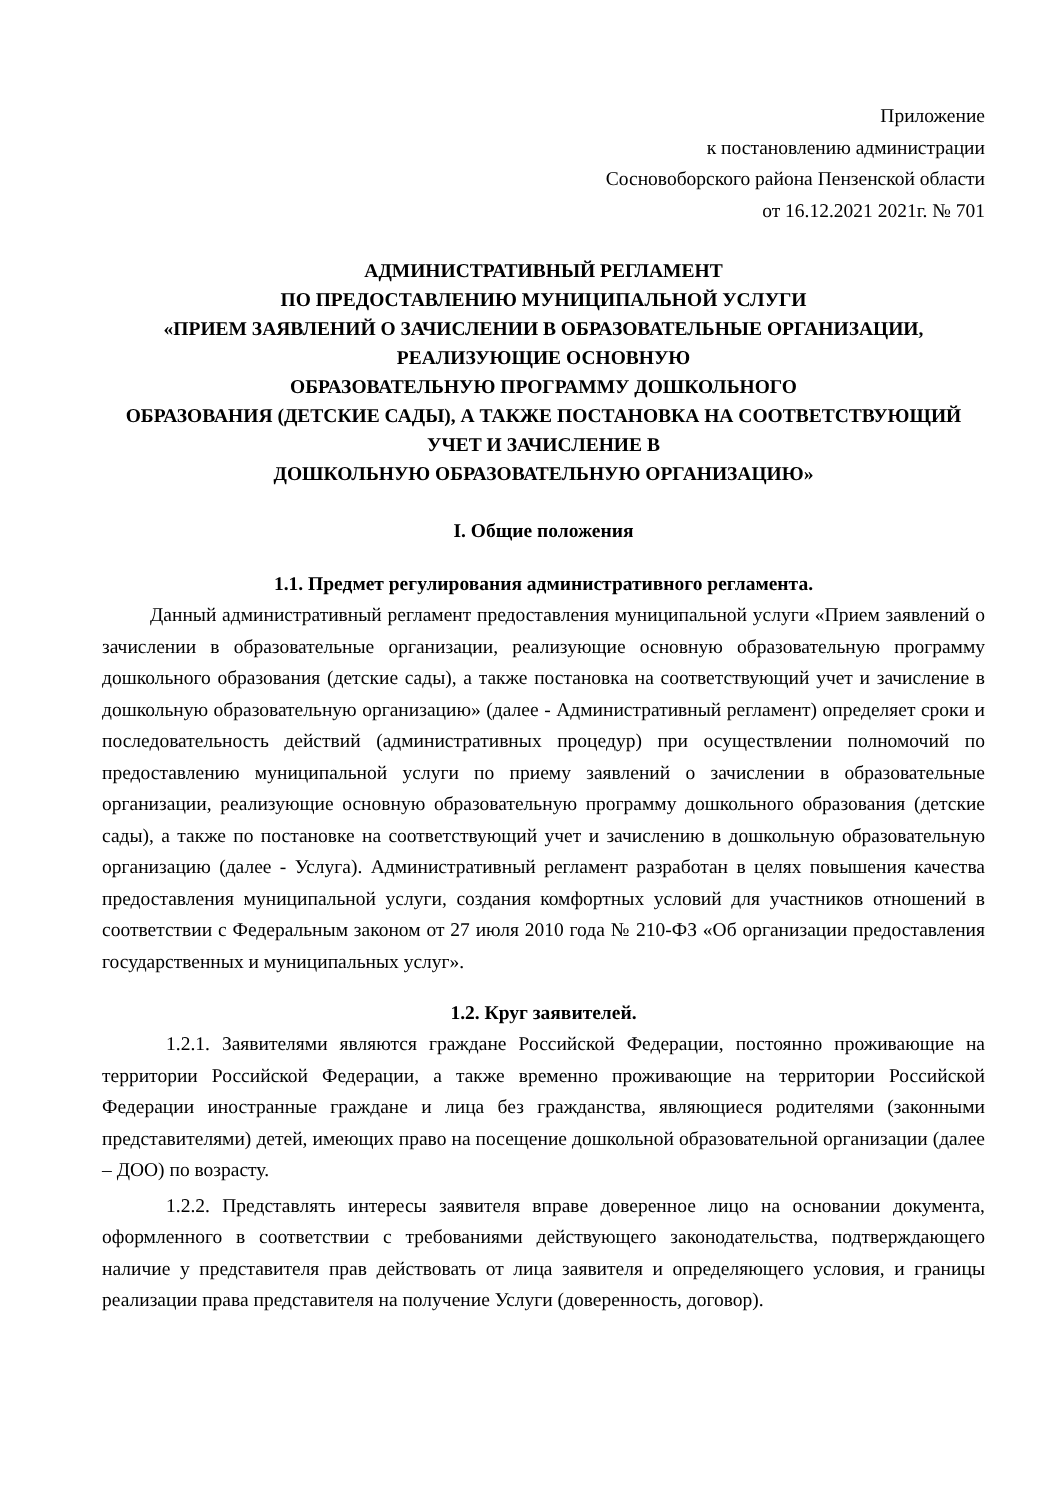Приложение
к постановлению администрации
Сосновоборского района Пензенской области
от 16.12.2021 2021г. № 701
АДМИНИСТРАТИВНЫЙ РЕГЛАМЕНТ
ПО ПРЕДОСТАВЛЕНИЮ МУНИЦИПАЛЬНОЙ УСЛУГИ
«ПРИЕМ ЗАЯВЛЕНИЙ О ЗАЧИСЛЕНИИ В ОБРАЗОВАТЕЛЬНЫЕ ОРГАНИЗАЦИИ, РЕАЛИЗУЮЩИЕ ОСНОВНУЮ
ОБРАЗОВАТЕЛЬНУЮ ПРОГРАММУ ДОШКОЛЬНОГО
ОБРАЗОВАНИЯ (ДЕТСКИЕ САДЫ), А ТАКЖЕ ПОСТАНОВКА НА СООТВЕТСТВУЮЩИЙ УЧЕТ И ЗАЧИСЛЕНИЕ В
ДОШКОЛЬНУЮ ОБРАЗОВАТЕЛЬНУЮ ОРГАНИЗАЦИЮ»
I. Общие положения
1.1. Предмет регулирования административного регламента.
Данный административный регламент предоставления муниципальной услуги «Прием заявлений о зачислении в образовательные организации, реализующие основную образовательную программу дошкольного образования (детские сады), а также постановка на соответствующий учет и зачисление в дошкольную образовательную организацию» (далее - Административный регламент) определяет сроки и последовательность действий (административных процедур) при осуществлении полномочий по предоставлению муниципальной услуги по приему заявлений о зачислении в образовательные организации, реализующие основную образовательную программу дошкольного образования (детские сады), а также по постановке на соответствующий учет и зачислению в дошкольную образовательную организацию (далее - Услуга). Административный регламент разработан в целях повышения качества предоставления муниципальной услуги, создания комфортных условий для участников отношений в соответствии с Федеральным законом от 27 июля 2010 года № 210-ФЗ «Об организации предоставления государственных и муниципальных услуг».
1.2. Круг заявителей.
1.2.1. Заявителями являются граждане Российской Федерации, постоянно проживающие на территории Российской Федерации, а также временно проживающие на территории Российской Федерации иностранные граждане и лица без гражданства, являющиеся родителями (законными представителями) детей, имеющих право на посещение дошкольной образовательной организации (далее – ДОО) по возрасту.
1.2.2. Представлять интересы заявителя вправе доверенное лицо на основании документа, оформленного в соответствии с требованиями действующего законодательства, подтверждающего наличие у представителя прав действовать от лица заявителя и определяющего условия, и границы реализации права представителя на получение Услуги (доверенность, договор).